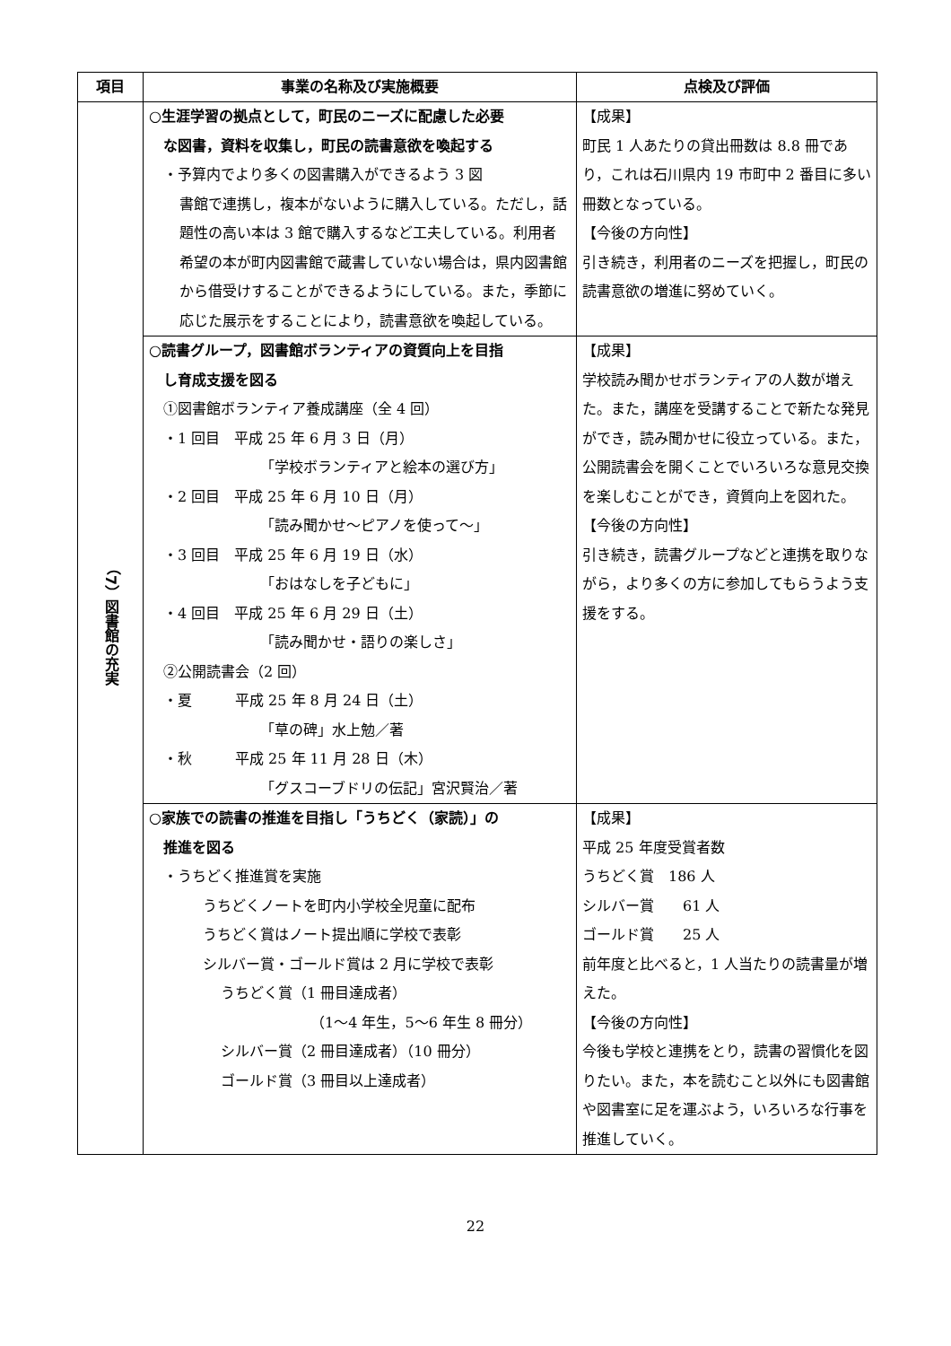| 項目 | 事業の名称及び実施概要 | 点検及び評価 |
| --- | --- | --- |
| （7）図書館の充実 | ○生涯学習の拠点として，町民のニーズに配慮した必要 な図書，資料を収集し，町民の読書意欲を喚起する ・予算内でより多くの図書購入ができるよう 3 図 書館で連携し，複本がないように購入している。ただし，話題性の高い本は 3 館で購入するなど工夫している。利用者希望の本が町内図書館で蔵書していない場合は，県内図書館から借受けすることができるようにしている。また，季節に応じた展示をすることにより，読書意欲を喚起している。 | 【成果】 町民 1 人あたりの貸出冊数は 8.8 冊であり，これは石川県内 19 市町中 2 番目に多い冊数となっている。 【今後の方向性】 引き続き，利用者のニーズを把握し，町民の読書意欲の増進に努めていく。 |
| | ○読書グループ，図書館ボランティアの資質向上を目指 し育成支援を図る ①図書館ボランティア養成講座（全 4 回） ・1 回目 平成 25 年 6 月 3 日（月） 「学校ボランティアと絵本の選び方」 ・2 回目 平成 25 年 6 月 10 日（月） 「読み聞かせ～ピアノを使って～」 ・3 回目 平成 25 年 6 月 19 日（水） 「おはなしを子どもに」 ・4 回目 平成 25 年 6 月 29 日（土） 「読み聞かせ・語りの楽しさ」 ②公開読書会（2 回） ・夏 平成 25 年 8 月 24 日（土） 「草の碑」水上勉／著 ・秋 平成 25 年 11 月 28 日（木） 「グスコーブドリの伝記」宮沢賢治／著 | 【成果】 学校読み聞かせボランティアの人数が増えた。また，講座を受講することで新たな発見ができ，読み聞かせに役立っている。また，公開読書会を開くことでいろいろな意見交換を楽しむことができ，資質向上を図れた。 【今後の方向性】 引き続き，読書グループなどと連携を取りながら，より多くの方に参加してもらうよう支援をする。 |
| | ○家族での読書の推進を目指し「うちどく（家読）」の 推進を図る ・うちどく推進賞を実施 うちどくノートを町内小学校全児童に配布 うちどく賞はノート提出順に学校で表彰 シルバー賞・ゴールド賞は 2 月に学校で表彰 うちどく賞（1 冊目達成者） （1～4 年生，5～6 年生 8 冊分） シルバー賞（2 冊目達成者）（10 冊分） ゴールド賞（3 冊目以上達成者） | 【成果】 平成 25 年度受賞者数 うちどく賞 186 人 シルバー賞 61 人 ゴールド賞 25 人 前年度と比べると，1 人当たりの読書量が増えた。 【今後の方向性】 今後も学校と連携をとり，読書の習慣化を図りたい。また，本を読むこと以外にも図書館や図書室に足を運ぶよう，いろいろな行事を推進していく。 |
22